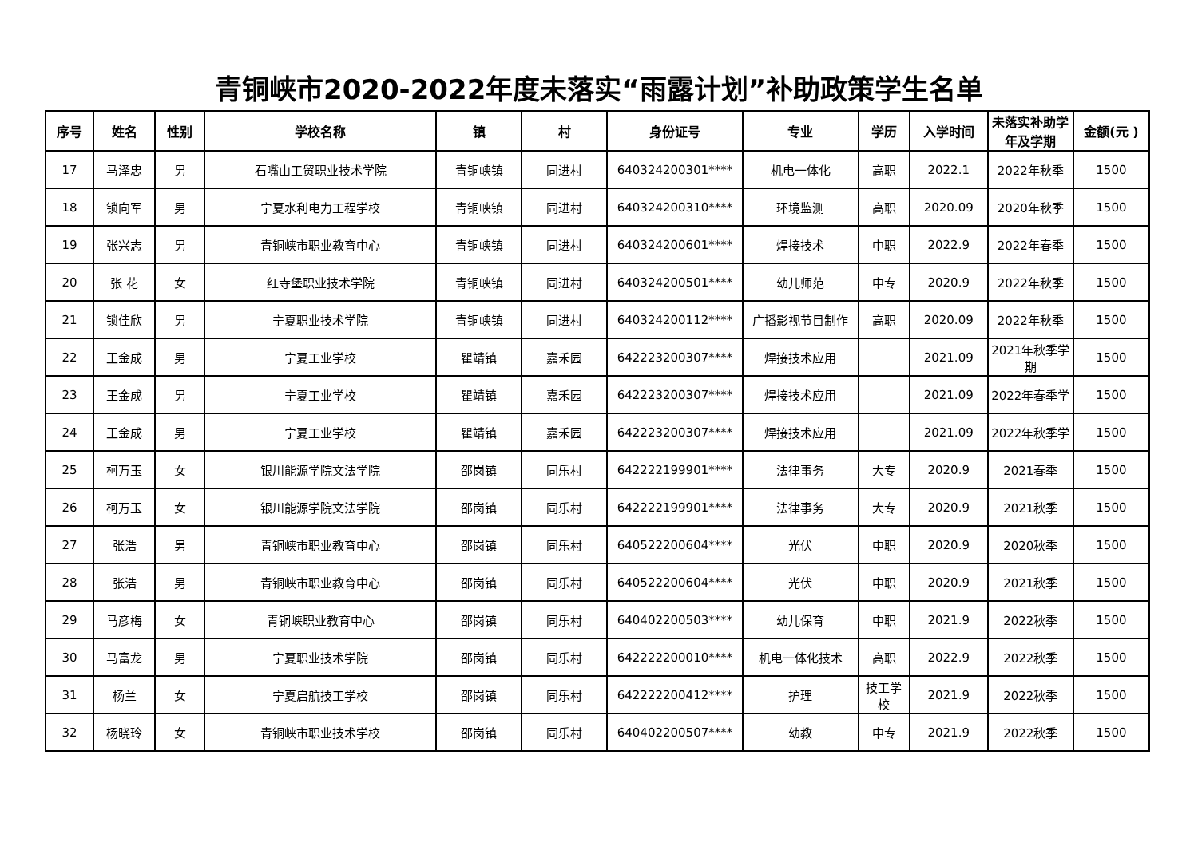青铜峡市2020-2022年度未落实“雨露计划”补助政策学生名单
| 序号 | 姓名 | 性别 | 学校名称 | 镇 | 村 | 身份证号 | 专业 | 学历 | 入学时间 | 未落实补助学年及学期 | 金额(元 ) |
| --- | --- | --- | --- | --- | --- | --- | --- | --- | --- | --- | --- |
| 17 | 马泽忠 | 男 | 石嘴山工贸职业技术学院 | 青铜峡镇 | 同进村 | 640324200301**** | 机电一体化 | 高职 | 2022.1 | 2022年秋季 | 1500 |
| 18 | 锁向军 | 男 | 宁夏水利电力工程学校 | 青铜峡镇 | 同进村 | 640324200310**** | 环境监测 | 高职 | 2020.09 | 2020年秋季 | 1500 |
| 19 | 张兴志 | 男 | 青铜峡市职业教育中心 | 青铜峡镇 | 同进村 | 640324200601**** | 焊接技术 | 中职 | 2022.9 | 2022年春季 | 1500 |
| 20 | 张 花 | 女 | 红寺堡职业技术学院 | 青铜峡镇 | 同进村 | 640324200501**** | 幼儿师范 | 中专 | 2020.9 | 2022年秋季 | 1500 |
| 21 | 锁佳欣 | 男 | 宁夏职业技术学院 | 青铜峡镇 | 同进村 | 640324200112**** | 广播影视节目制作 | 高职 | 2020.09 | 2022年秋季 | 1500 |
| 22 | 王金成 | 男 | 宁夏工业学校 | 瞿靖镇 | 嘉禾园 | 642223200307**** | 焊接技术应用 | | 2021.09 | 2021年秋季学期 | 1500 |
| 23 | 王金成 | 男 | 宁夏工业学校 | 瞿靖镇 | 嘉禾园 | 642223200307**** | 焊接技术应用 | | 2021.09 | 2022年春季学 | 1500 |
| 24 | 王金成 | 男 | 宁夏工业学校 | 瞿靖镇 | 嘉禾园 | 642223200307**** | 焊接技术应用 | | 2021.09 | 2022年秋季学 | 1500 |
| 25 | 柯万玉 | 女 | 银川能源学院文法学院 | 邵岗镇 | 同乐村 | 642222199901**** | 法律事务 | 大专 | 2020.9 | 2021春季 | 1500 |
| 26 | 柯万玉 | 女 | 银川能源学院文法学院 | 邵岗镇 | 同乐村 | 642222199901**** | 法律事务 | 大专 | 2020.9 | 2021秋季 | 1500 |
| 27 | 张浩 | 男 | 青铜峡市职业教育中心 | 邵岗镇 | 同乐村 | 640522200604**** | 光伏 | 中职 | 2020.9 | 2020秋季 | 1500 |
| 28 | 张浩 | 男 | 青铜峡市职业教育中心 | 邵岗镇 | 同乐村 | 640522200604**** | 光伏 | 中职 | 2020.9 | 2021秋季 | 1500 |
| 29 | 马彦梅 | 女 | 青铜峡职业教育中心 | 邵岗镇 | 同乐村 | 640402200503**** | 幼儿保育 | 中职 | 2021.9 | 2022秋季 | 1500 |
| 30 | 马富龙 | 男 | 宁夏职业技术学院 | 邵岗镇 | 同乐村 | 642222200010**** | 机电一体化技术 | 高职 | 2022.9 | 2022秋季 | 1500 |
| 31 | 杨兰 | 女 | 宁夏启航技工学校 | 邵岗镇 | 同乐村 | 642222200412**** | 护理 | 技工学校 | 2021.9 | 2022秋季 | 1500 |
| 32 | 杨晓玲 | 女 | 青铜峡市职业技术学校 | 邵岗镇 | 同乐村 | 640402200507**** | 幼教 | 中专 | 2021.9 | 2022秋季 | 1500 |